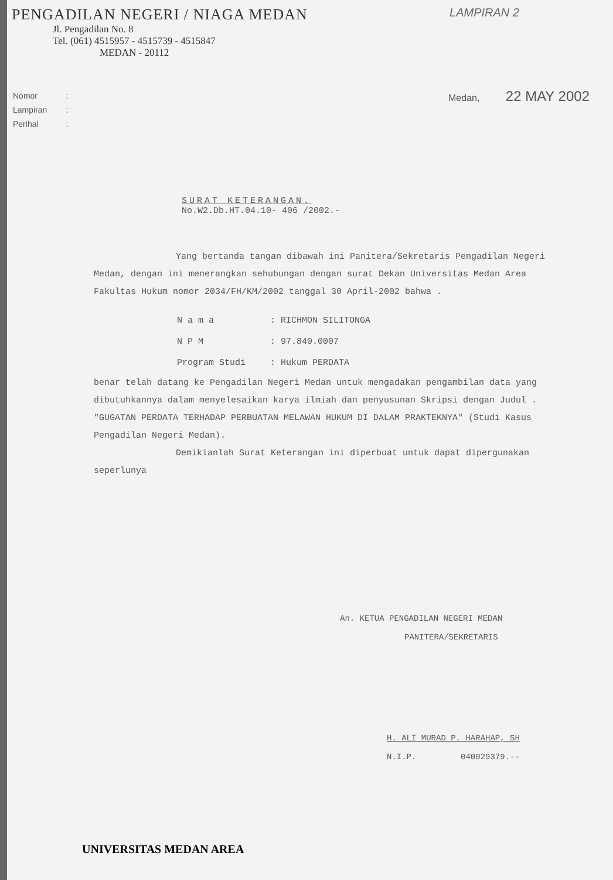PENGADILAN NEGERI / NIAGA MEDAN
Jl. Pengadilan No. 8
Tel. (061) 4515957 - 4515739 - 4515847
MEDAN - 20112
LAMPIRAN 2
| Nomor | : |
| Lampiran | : |
| Perihal | : |
Medan, 22 MAY 2002
SURAT KETERANGAN.
No.W2.Db.HT.04.10- 406 /2002.-
Yang bertanda tangan dibawah ini Panitera/Sekretaris Pengadilan Negeri Medan, dengan ini menerangkan sehubungan dengan surat Dekan Universitas Medan Area Fakultas Hukum nomor 2034/FH/KM/2002 tanggal 30 April-2002 bahwa .
| N a m a | : RICHMON SILITONGA |
| N P M | : 97.840.0007 |
| Program Studi | : Hukum PERDATA |
benar telah datang ke Pengadilan Negeri Medan untuk mengadakan pengambilan data yang dibutuhkannya dalam menyelesaikan karya ilmiah dan penyusunan Skripsi dengan Judul . "GUGATAN PERDATA TERHADAP PERBUATAN MELAWAN HUKUM DI DALAM PRAKTEKNYA" (Studi Kasus Pengadilan Negeri Medan).
Demikianlah Surat Keterangan ini diperbuat untuk dapat dipergunakan seperlunya
An. KETUA PENGADILAN NEGERI MEDAN
PANITERA/SEKRETARIS
H. ALI MURAD P. HARAHAP, SH
N.I.P. 040029379.--
UNIVERSITAS MEDAN AREA